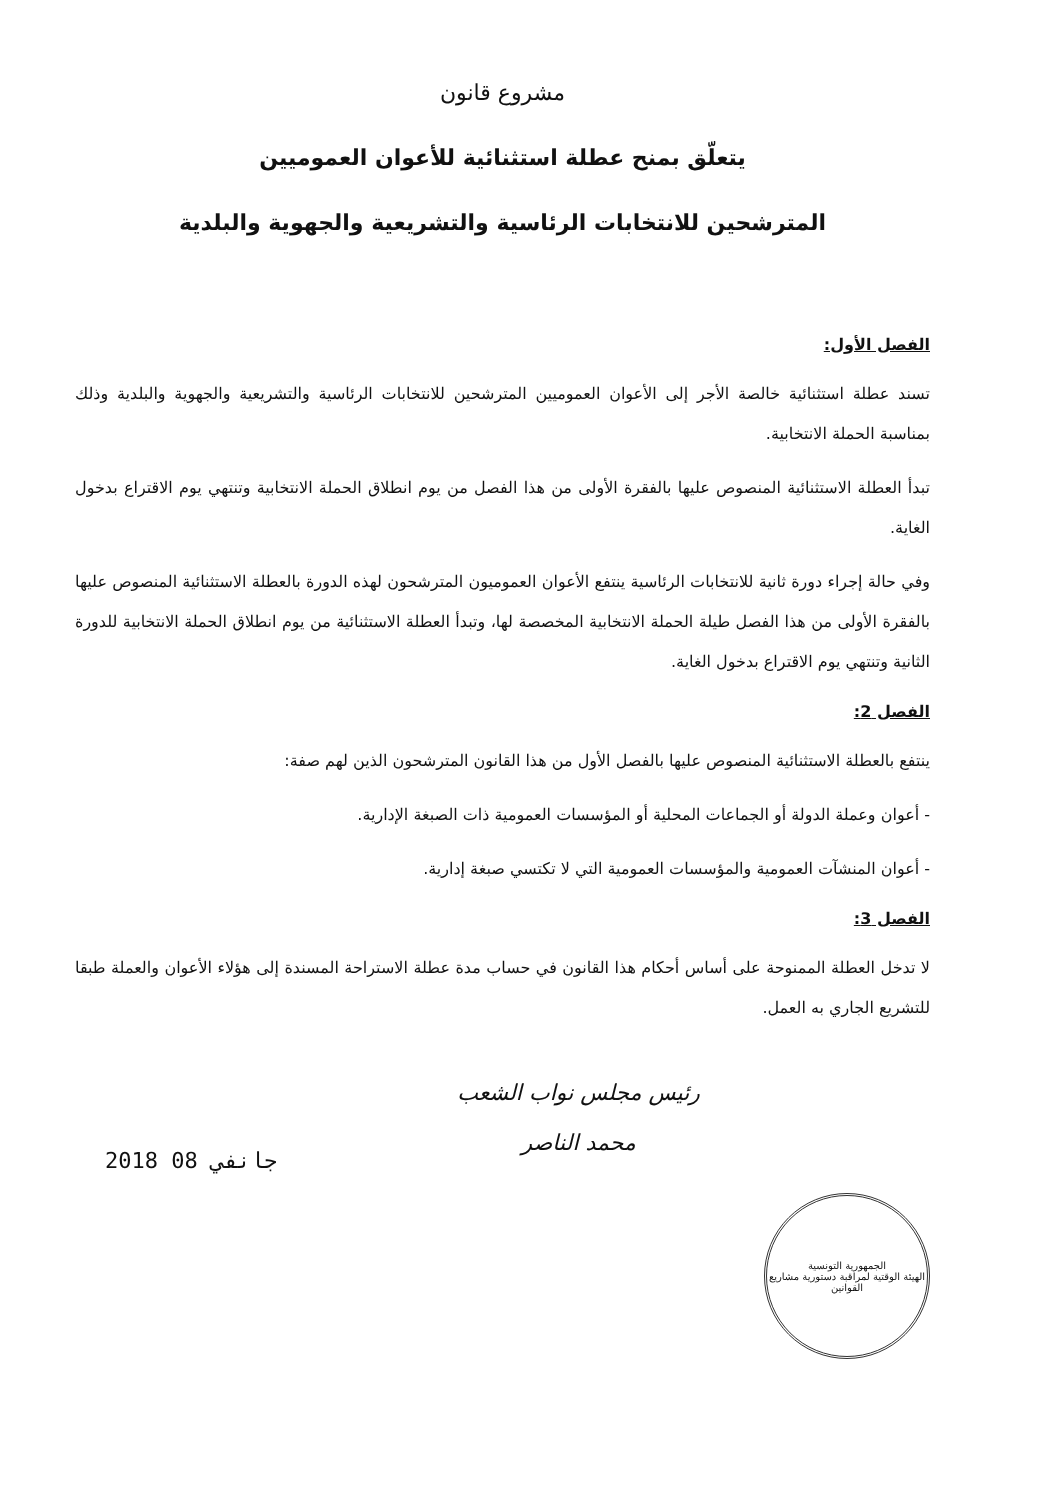مشروع قانون
يتعلّق بمنح عطلة استثنائية للأعوان العموميين
المترشحين للانتخابات الرئاسية والتشريعية والجهوية والبلدية
الفصل الأول:
تسند عطلة استثنائية خالصة الأجر إلى الأعوان العموميين المترشحين للانتخابات الرئاسية والتشريعية والجهوية والبلدية وذلك بمناسبة الحملة الانتخابية.
تبدأ العطلة الاستثنائية المنصوص عليها بالفقرة الأولى من هذا الفصل من يوم انطلاق الحملة الانتخابية وتنتهي يوم الاقتراع بدخول الغاية.
وفي حالة إجراء دورة ثانية للانتخابات الرئاسية ينتفع الأعوان العموميون المترشحون لهذه الدورة بالعطلة الاستثنائية المنصوص عليها بالفقرة الأولى من هذا الفصل طيلة الحملة الانتخابية المخصصة لها، وتبدأ العطلة الاستثنائية من يوم انطلاق الحملة الانتخابية للدورة الثانية وتنتهي يوم الاقتراع بدخول الغاية.
الفصل 2:
ينتفع بالعطلة الاستثنائية المنصوص عليها بالفصل الأول من هذا القانون المترشحون الذين لهم صفة:
- أعوان وعملة الدولة أو الجماعات المحلية أو المؤسسات العمومية ذات الصبغة الإدارية.
- أعوان المنشآت العمومية والمؤسسات العمومية التي لا تكتسي صبغة إدارية.
الفصل 3:
لا تدخل العطلة الممنوحة على أساس أحكام هذا القانون في حساب مدة عطلة الاستراحة المسندة إلى هؤلاء الأعوان والعملة طبقا للتشريع الجاري به العمل.
رئيس مجلس نواب الشعب
محمد الناصر
2018 جانفي 08
الجمهورية التونسية
الهيئة الوقتية لمراقبة دستورية مشاريع القوانين